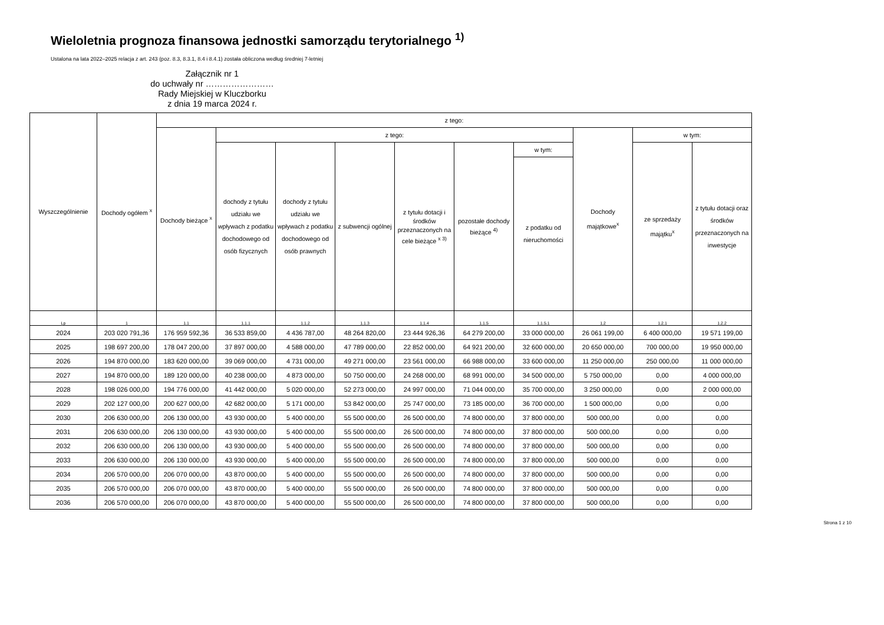Wieloletnia prognoza finansowa jednostki samorządu terytorialnego <sup>1)</sup>
Ustalona na lata 2022–2025 relacja z art. 243 (poz. 8.3, 8.3.1, 8.4 i 8.4.1) została obliczona według średniej 7-letniej
Załącznik nr 1
do uchwały nr ……………………
Rady Miejskiej w Kluczborku
z dnia 19 marca 2024 r.
| Wyszczególnienie | Dochody ogółem <sup>x</sup> | z tego: | | | | | | | | | |
| --- | --- | --- | --- | --- | --- | --- | --- | --- | --- | --- | --- |
| | | Dochody bieżące <sup>x</sup> | z tego: | | | | | | Dochody majątkowe<sup>x</sup> | w tym: | |
| | | | dochody z tytułu udziału we wpływach z podatku dochodowego od osób fizycznych | dochody z tytułu udziału we wpływach z podatku dochodowego od osób prawnych | z subwencji ogólnej | z tytułu dotacji i środków przeznaczonych na cele bieżące <sup>x 3)</sup> | pozostałe dochody bieżące <sup>4)</sup> | w tym: | | ze sprzedaży majątku<sup>x</sup> | z tytułu dotacji oraz środków przeznaczonych na inwestycje |
| | | | | | | | | z podatku od nieruchomości | | | |
| Lp | 1 | 1.1 | 1.1.1 | 1.1.2 | 1.1.3 | 1.1.4 | 1.1.5 | 1.1.5.1 | 1.2 | 1.2.1 | 1.2.2 |
| 2024 | 203 020 791,36 | 176 959 592,36 | 36 533 859,00 | 4 436 787,00 | 48 264 820,00 | 23 444 926,36 | 64 279 200,00 | 33 000 000,00 | 26 061 199,00 | 6 400 000,00 | 19 571 199,00 |
| 2025 | 198 697 200,00 | 178 047 200,00 | 37 897 000,00 | 4 588 000,00 | 47 789 000,00 | 22 852 000,00 | 64 921 200,00 | 32 600 000,00 | 20 650 000,00 | 700 000,00 | 19 950 000,00 |
| 2026 | 194 870 000,00 | 183 620 000,00 | 39 069 000,00 | 4 731 000,00 | 49 271 000,00 | 23 561 000,00 | 66 988 000,00 | 33 600 000,00 | 11 250 000,00 | 250 000,00 | 11 000 000,00 |
| 2027 | 194 870 000,00 | 189 120 000,00 | 40 238 000,00 | 4 873 000,00 | 50 750 000,00 | 24 268 000,00 | 68 991 000,00 | 34 500 000,00 | 5 750 000,00 | 0,00 | 4 000 000,00 |
| 2028 | 198 026 000,00 | 194 776 000,00 | 41 442 000,00 | 5 020 000,00 | 52 273 000,00 | 24 997 000,00 | 71 044 000,00 | 35 700 000,00 | 3 250 000,00 | 0,00 | 2 000 000,00 |
| 2029 | 202 127 000,00 | 200 627 000,00 | 42 682 000,00 | 5 171 000,00 | 53 842 000,00 | 25 747 000,00 | 73 185 000,00 | 36 700 000,00 | 1 500 000,00 | 0,00 | 0,00 |
| 2030 | 206 630 000,00 | 206 130 000,00 | 43 930 000,00 | 5 400 000,00 | 55 500 000,00 | 26 500 000,00 | 74 800 000,00 | 37 800 000,00 | 500 000,00 | 0,00 | 0,00 |
| 2031 | 206 630 000,00 | 206 130 000,00 | 43 930 000,00 | 5 400 000,00 | 55 500 000,00 | 26 500 000,00 | 74 800 000,00 | 37 800 000,00 | 500 000,00 | 0,00 | 0,00 |
| 2032 | 206 630 000,00 | 206 130 000,00 | 43 930 000,00 | 5 400 000,00 | 55 500 000,00 | 26 500 000,00 | 74 800 000,00 | 37 800 000,00 | 500 000,00 | 0,00 | 0,00 |
| 2033 | 206 630 000,00 | 206 130 000,00 | 43 930 000,00 | 5 400 000,00 | 55 500 000,00 | 26 500 000,00 | 74 800 000,00 | 37 800 000,00 | 500 000,00 | 0,00 | 0,00 |
| 2034 | 206 570 000,00 | 206 070 000,00 | 43 870 000,00 | 5 400 000,00 | 55 500 000,00 | 26 500 000,00 | 74 800 000,00 | 37 800 000,00 | 500 000,00 | 0,00 | 0,00 |
| 2035 | 206 570 000,00 | 206 070 000,00 | 43 870 000,00 | 5 400 000,00 | 55 500 000,00 | 26 500 000,00 | 74 800 000,00 | 37 800 000,00 | 500 000,00 | 0,00 | 0,00 |
| 2036 | 206 570 000,00 | 206 070 000,00 | 43 870 000,00 | 5 400 000,00 | 55 500 000,00 | 26 500 000,00 | 74 800 000,00 | 37 800 000,00 | 500 000,00 | 0,00 | 0,00 |
Strona 1 z 10